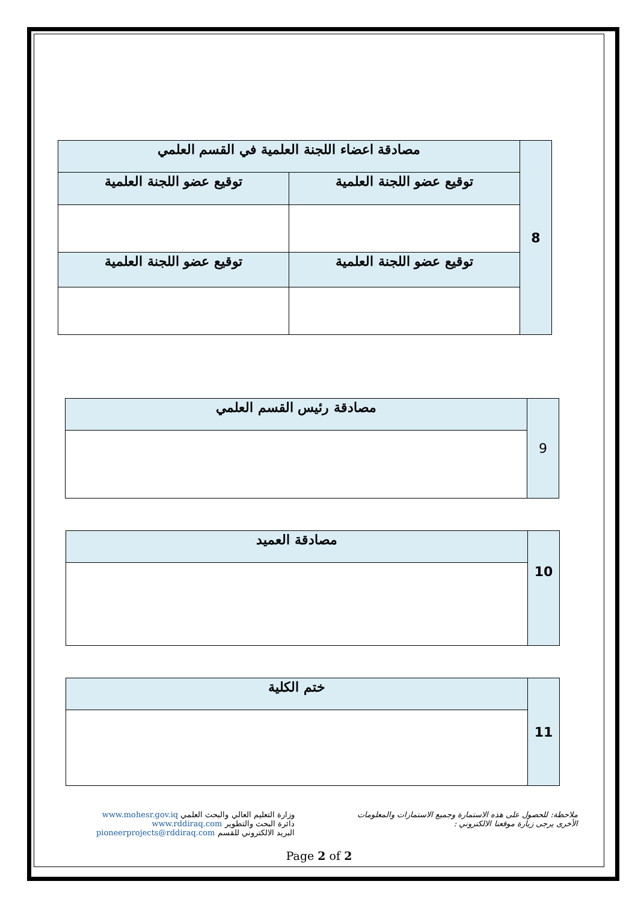| 8 | مصادقة اعضاء اللجنة العلمية في القسم العلمي | |
| | توقيع عضو اللجنة العلمية | توقيع عضو اللجنة العلمية |
| | توقيع عضو اللجنة العلمية | توقيع عضو اللجنة العلمية |
| 9 | مصادقة رئيس القسم العلمي |
| 10 | مصادقة العميد |
| 11 | ختم الكلية |
وزارة التعليم العالي والبحث العلمي www.mohesr.gov.iq
دائرة البحث والتطوير www.rddiraq.com
البريد الالكتروني للقسم pioneerprojects@rddiraq.com
ملاحظة: للحصول على هذه الاستمارة وجميع الاستمارات والمعلومات
الأخرى يرجى زيارة موقعنا الالكتروني :
Page 2 of 2